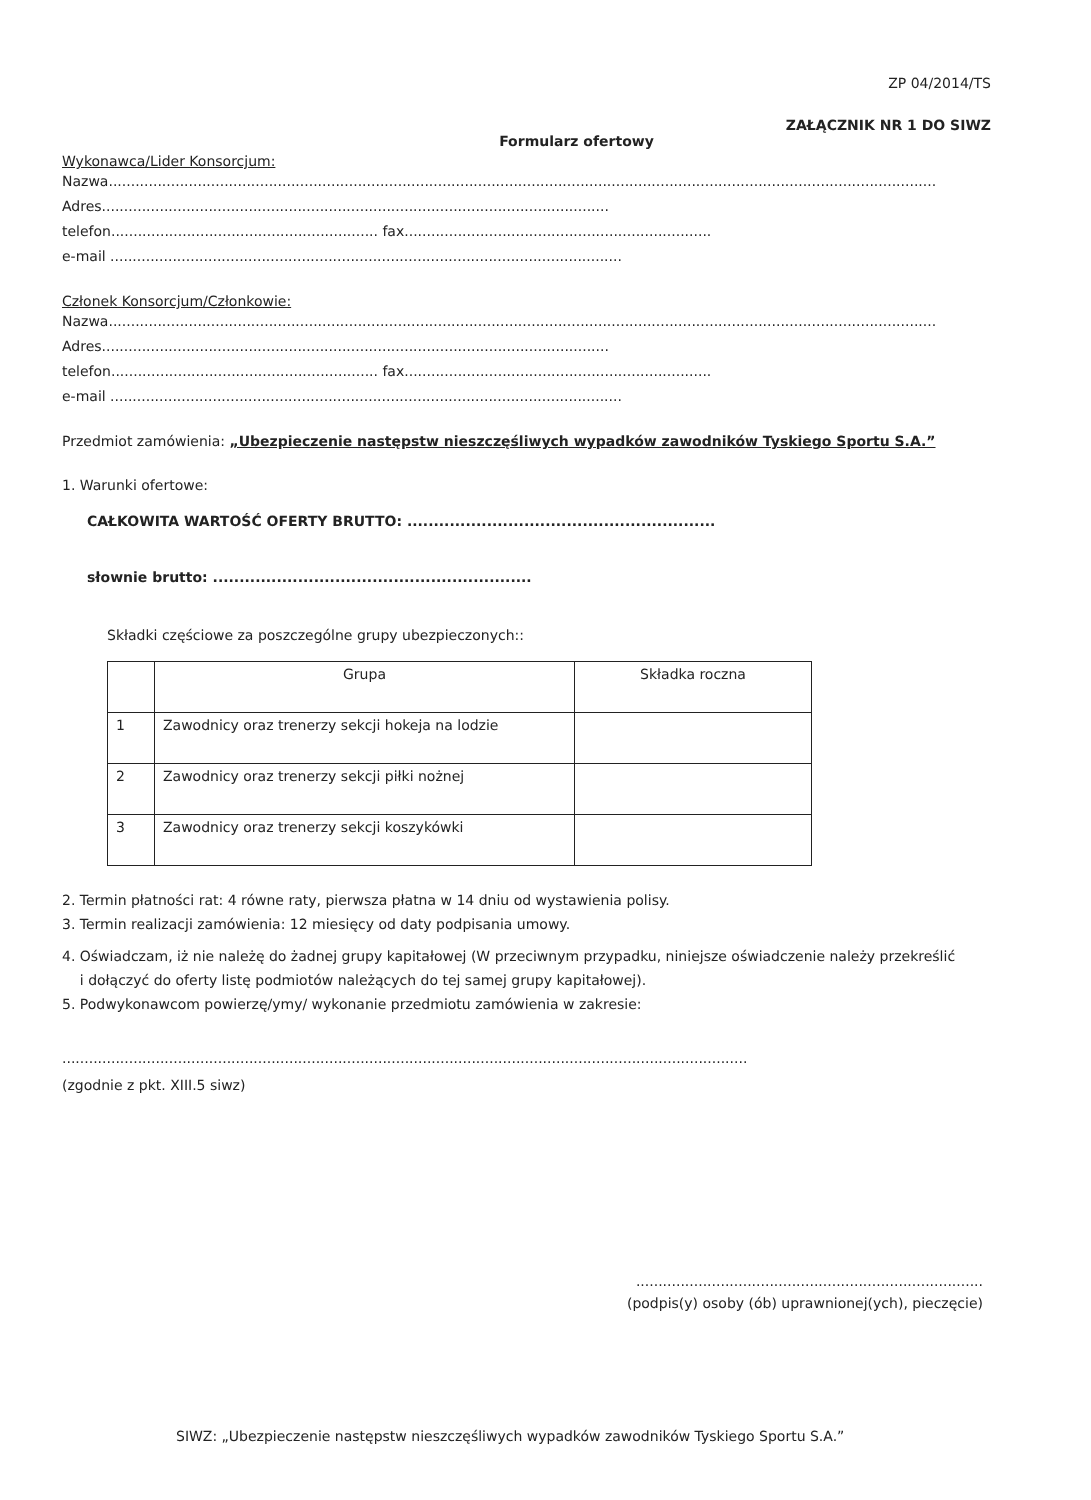ZP 04/2014/TS
ZAŁĄCZNIK NR 1 DO SIWZ
Formularz ofertowy
Wykonawca/Lider Konsorcjum:
Nazwa..........................................................................................................................................................................................
Adres..................................................................................................................
telefon............................................................ fax.....................................................................
e-mail ...................................................................................................................
Członek Konsorcjum/Członkowie:
Nazwa..........................................................................................................................................................................................
Adres..................................................................................................................
telefon............................................................ fax.....................................................................
e-mail ...................................................................................................................
Przedmiot zamówienia: „Ubezpieczenie następstw nieszczęśliwych wypadków zawodników Tyskiego Sportu S.A.”
1. Warunki ofertowe:
CAŁKOWITA WARTOŚĆ OFERTY BRUTTO: ..........................................................
słownie brutto: ............................................................
Składki częściowe za poszczególne grupy ubezpieczonych::
| | Grupa | Składka roczna |
| --- | --- | --- |
| 1 | Zawodnicy oraz trenerzy sekcji hokeja na lodzie | |
| 2 | Zawodnicy oraz trenerzy sekcji piłki nożnej | |
| 3 | Zawodnicy oraz trenerzy sekcji koszykówki | |
2. Termin płatności rat: 4 równe raty, pierwsza płatna w 14 dniu od wystawienia polisy.
3. Termin realizacji zamówienia: 12 miesięcy od daty podpisania umowy.
4. Oświadczam, iż nie należę do żadnej grupy kapitałowej (W przeciwnym przypadku, niniejsze oświadczenie należy przekreślić
i dołączyć do oferty listę podmiotów należących do tej samej grupy kapitałowej).
5. Podwykonawcom powierzę/ymy/ wykonanie przedmiotu zamówienia w zakresie:
..........................................................................................................................................................
(zgodnie z pkt. XIII.5 siwz)
..............................................................................
(podpis(y) osoby (ób) uprawnionej(ych), pieczęcie)
SIWZ: „Ubezpieczenie następstw nieszczęśliwych wypadków zawodników Tyskiego Sportu S.A.”